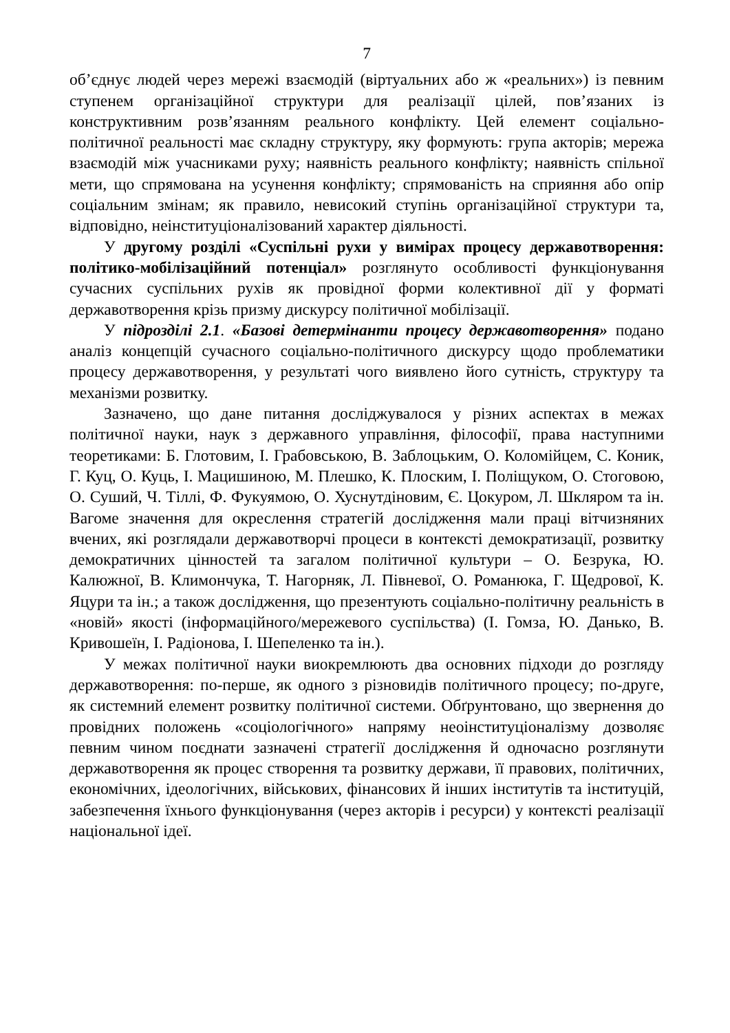7
об’єднує людей через мережі взаємодій (віртуальних або ж «реальних») із певним ступенем організаційної структури для реалізації цілей, пов’язаних із конструктивним розв’язанням реального конфлікту. Цей елемент соціально-політичної реальності має складну структуру, яку формують: група акторів; мережа взаємодій між учасниками руху; наявність реального конфлікту; наявність спільної мети, що спрямована на усунення конфлікту; спрямованість на сприяння або опір соціальним змінам; як правило, невисокий ступінь організаційної структури та, відповідно, неінституціоналізований характер діяльності.
У другому розділі «Суспільні рухи у вимірах процесу державотворення: політико-мобілізаційний потенціал» розглянуто особливості функціонування сучасних суспільних рухів як провідної форми колективної дії у форматі державотворення крізь призму дискурсу політичної мобілізації.
У підрозділі 2.1. «Базові детермінанти процесу державотворення» подано аналіз концепцій сучасного соціально-політичного дискурсу щодо проблематики процесу державотворення, у результаті чого виявлено його сутність, структуру та механізми розвитку.
Зазначено, що дане питання досліджувалося у різних аспектах в межах політичної науки, наук з державного управління, філософії, права наступними теоретиками: Б. Глотовим, І. Грабовською, В. Заблоцьким, О. Коломійцем, С. Коник, Г. Куц, О. Куць, І. Мацишиною, М. Плешко, К. Плоским, І. Поліщуком, О. Стоговою, О. Суший, Ч. Тіллі, Ф. Фукуямою, О. Хуснутдіновим, Є. Цокуром, Л. Шкляром та ін. Вагоме значення для окреслення стратегій дослідження мали праці вітчизняних вчених, які розглядали державотворчі процеси в контексті демократизації, розвитку демократичних цінностей та загалом політичної культури – О. Безрука, Ю. Калюжної, В. Климончука, Т. Нагорняк, Л. Півневої, О. Романюка, Г. Щедрової, К. Яцури та ін.; а також дослідження, що презентують соціально-політичну реальність в «новій» якості (інформаційного/мережевого суспільства) (І. Гомза, Ю. Данько, В. Кривошеїн, І. Радіонова, І. Шепеленко та ін.).
У межах політичної науки виокремлюють два основних підходи до розгляду державотворення: по-перше, як одного з різновидів політичного процесу; по-друге, як системний елемент розвитку політичної системи. Обґрунтовано, що звернення до провідних положень «соціологічного» напряму неоінституціоналізму дозволяє певним чином поєднати зазначені стратегії дослідження й одночасно розглянути державотворення як процес створення та розвитку держави, її правових, політичних, економічних, ідеологічних, військових, фінансових й інших інститутів та інституцій, забезпечення їхнього функціонування (через акторів і ресурси) у контексті реалізації національної ідеї.